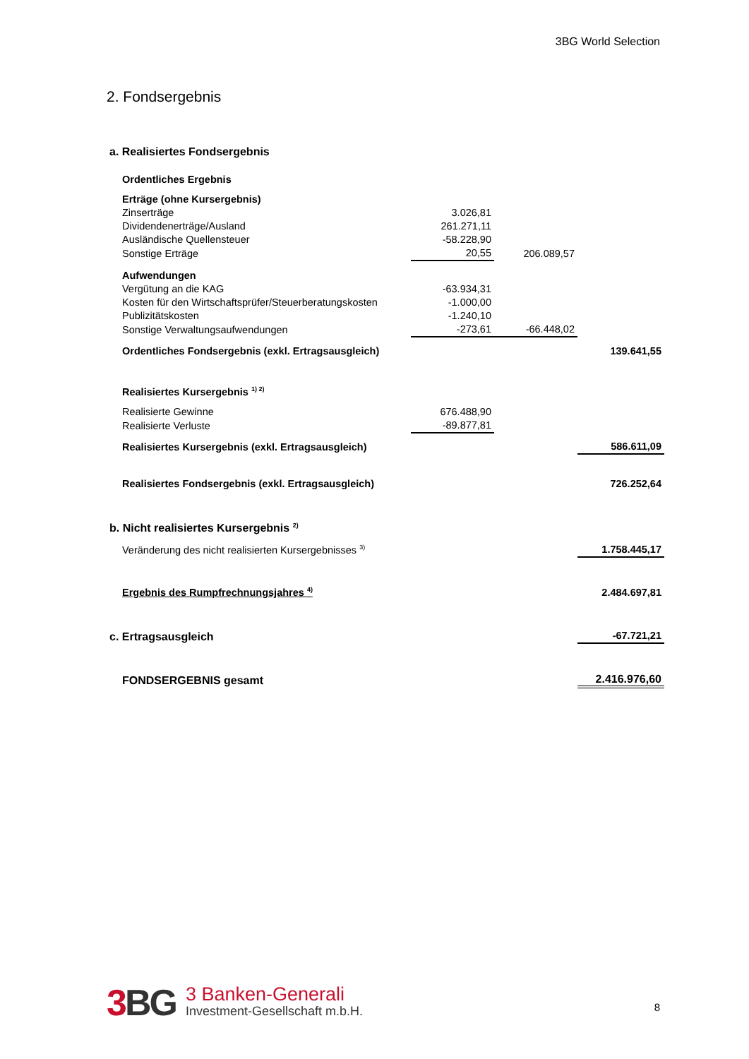3BG World Selection
2. Fondsergebnis
| a. Realisiertes Fondsergebnis | | | |
| Ordentliches Ergebnis | | | |
| Erträge (ohne Kursergebnis) | | | |
| Zinserträge | 3.026,81 | | |
| Dividendenerträge/Ausland | 261.271,11 | | |
| Ausländische Quellensteuer | -58.228,90 | | |
| Sonstige Erträge | 20,55 | 206.089,57 | |
| Aufwendungen | | | |
| Vergütung an die KAG | -63.934,31 | | |
| Kosten für den Wirtschaftsprüfer/Steuerberatungskosten | -1.000,00 | | |
| Publizitätskosten | -1.240,10 | | |
| Sonstige Verwaltungsaufwendungen | -273,61 | -66.448,02 | |
| Ordentliches Fondsergebnis (exkl. Ertragsausgleich) | | | 139.641,55 |
| Realisiertes Kursergebnis <sup>1) 2)</sup> | | | |
| Realisierte Gewinne | 676.488,90 | | |
| Realisierte Verluste | -89.877,81 | | |
| Realisiertes Kursergebnis (exkl. Ertragsausgleich) | | | 586.611,09 |
| Realisiertes Fondsergebnis (exkl. Ertragsausgleich) | | | 726.252,64 |
| b. Nicht realisiertes Kursergebnis <sup>2)</sup> | | | |
| Veränderung des nicht realisierten Kursergebnisses <sup>3)</sup> | | | 1.758.445,17 |
| Ergebnis des Rumpfrechnungsjahres <sup>4)</sup> | | | 2.484.697,81 |
| c. Ertragsausgleich | | | -67.721,21 |
| FONDSERGEBNIS gesamt | | | 2.416.976,60 |
3 BG
3 Banken-Generali
Investment-Gesellschaft m.b.H.
8